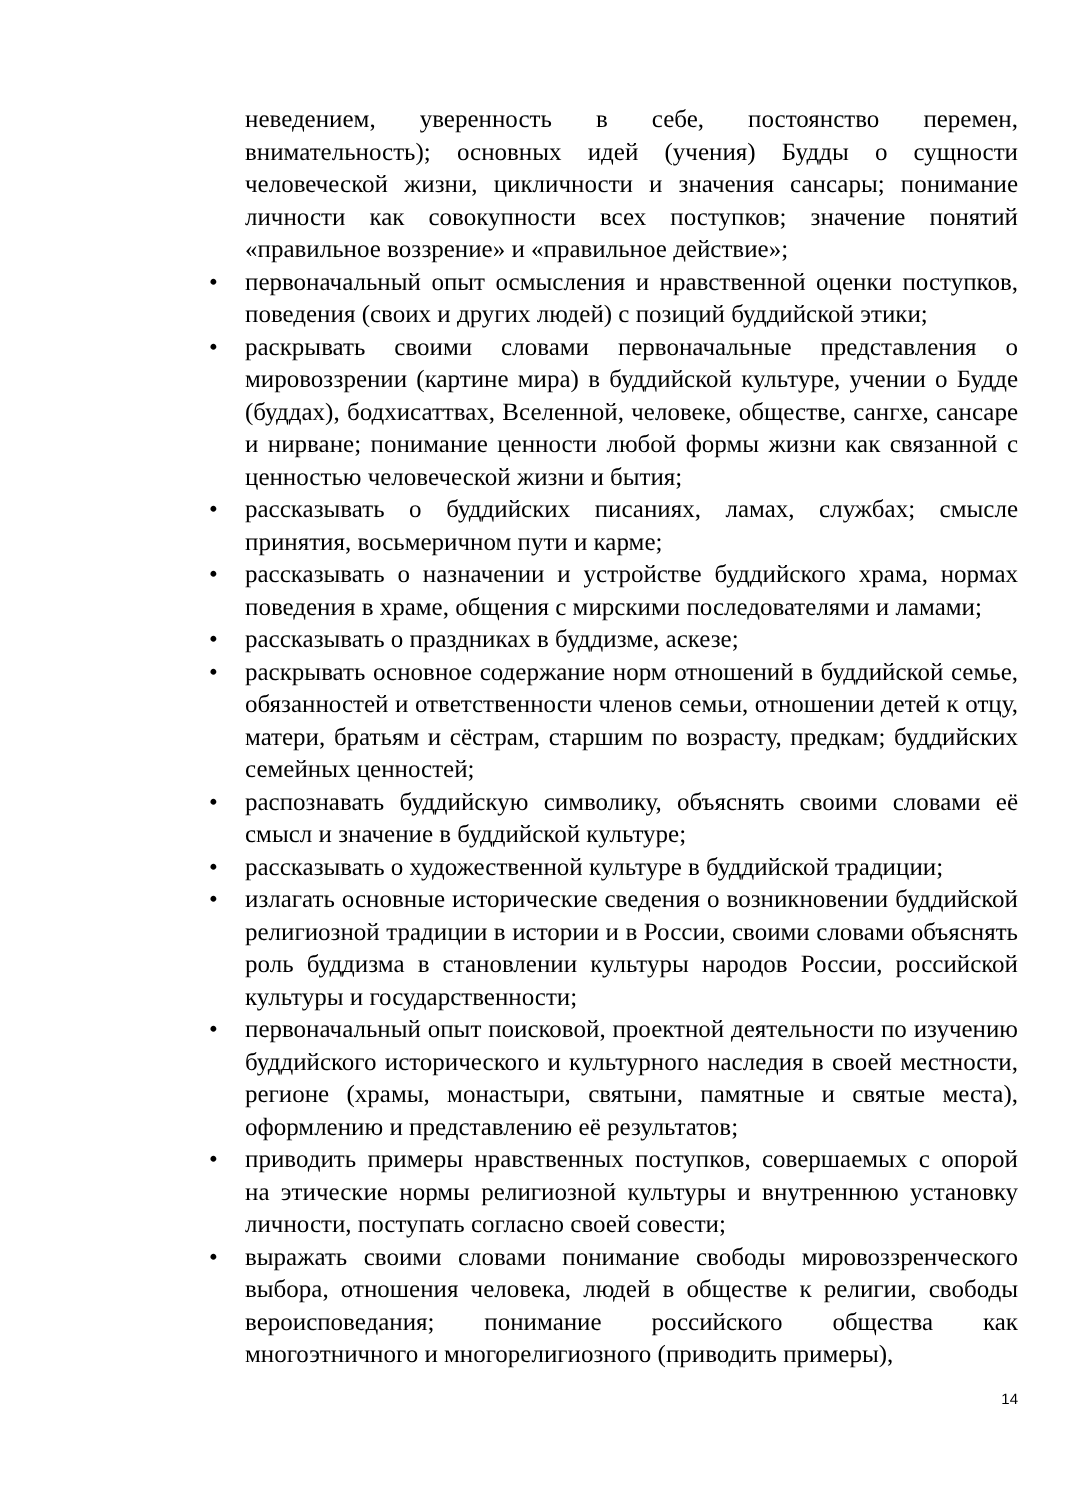неведением, уверенность в себе, постоянство перемен, внимательность); основных идей (учения) Будды о сущности человеческой жизни, цикличности и значения сансары; понимание личности как совокупности всех поступков; значение понятий «правильное воззрение» и «правильное действие»;
• первоначальный опыт осмысления и нравственной оценки поступков, поведения (своих и других людей) с позиций буддийской этики;
• раскрывать своими словами первоначальные представления о мировоззрении (картине мира) в буддийской культуре, учении о Будде (буддах), бодхисаттвах, Вселенной, человеке, обществе, сангхе, сансаре и нирване; понимание ценности любой формы жизни как связанной с ценностью человеческой жизни и бытия;
• рассказывать о буддийских писаниях, ламах, службах; смысле принятия, восьмеричном пути и карме;
• рассказывать о назначении и устройстве буддийского храма, нормах поведения в храме, общения с мирскими последователями и ламами;
• рассказывать о праздниках в буддизме, аскезе;
• раскрывать основное содержание норм отношений в буддийской семье, обязанностей и ответственности членов семьи, отношении детей к отцу, матери, братьям и сёстрам, старшим по возрасту, предкам; буддийских семейных ценностей;
• распознавать буддийскую символику, объяснять своими словами её смысл и значение в буддийской культуре;
• рассказывать о художественной культуре в буддийской традиции;
• излагать основные исторические сведения о возникновении буддийской религиозной традиции в истории и в России, своими словами объяснять роль буддизма в становлении культуры народов России, российской культуры и государственности;
• первоначальный опыт поисковой, проектной деятельности по изучению буддийского исторического и культурного наследия в своей местности, регионе (храмы, монастыри, святыни, памятные и святые места), оформлению и представлению её результатов;
• приводить примеры нравственных поступков, совершаемых с опорой на этические нормы религиозной культуры и внутреннюю установку личности, поступать согласно своей совести;
• выражать своими словами понимание свободы мировоззренческого выбора, отношения человека, людей в обществе к религии, свободы вероисповедания; понимание российского общества как многоэтничного и многорелигиозного (приводить примеры),
14